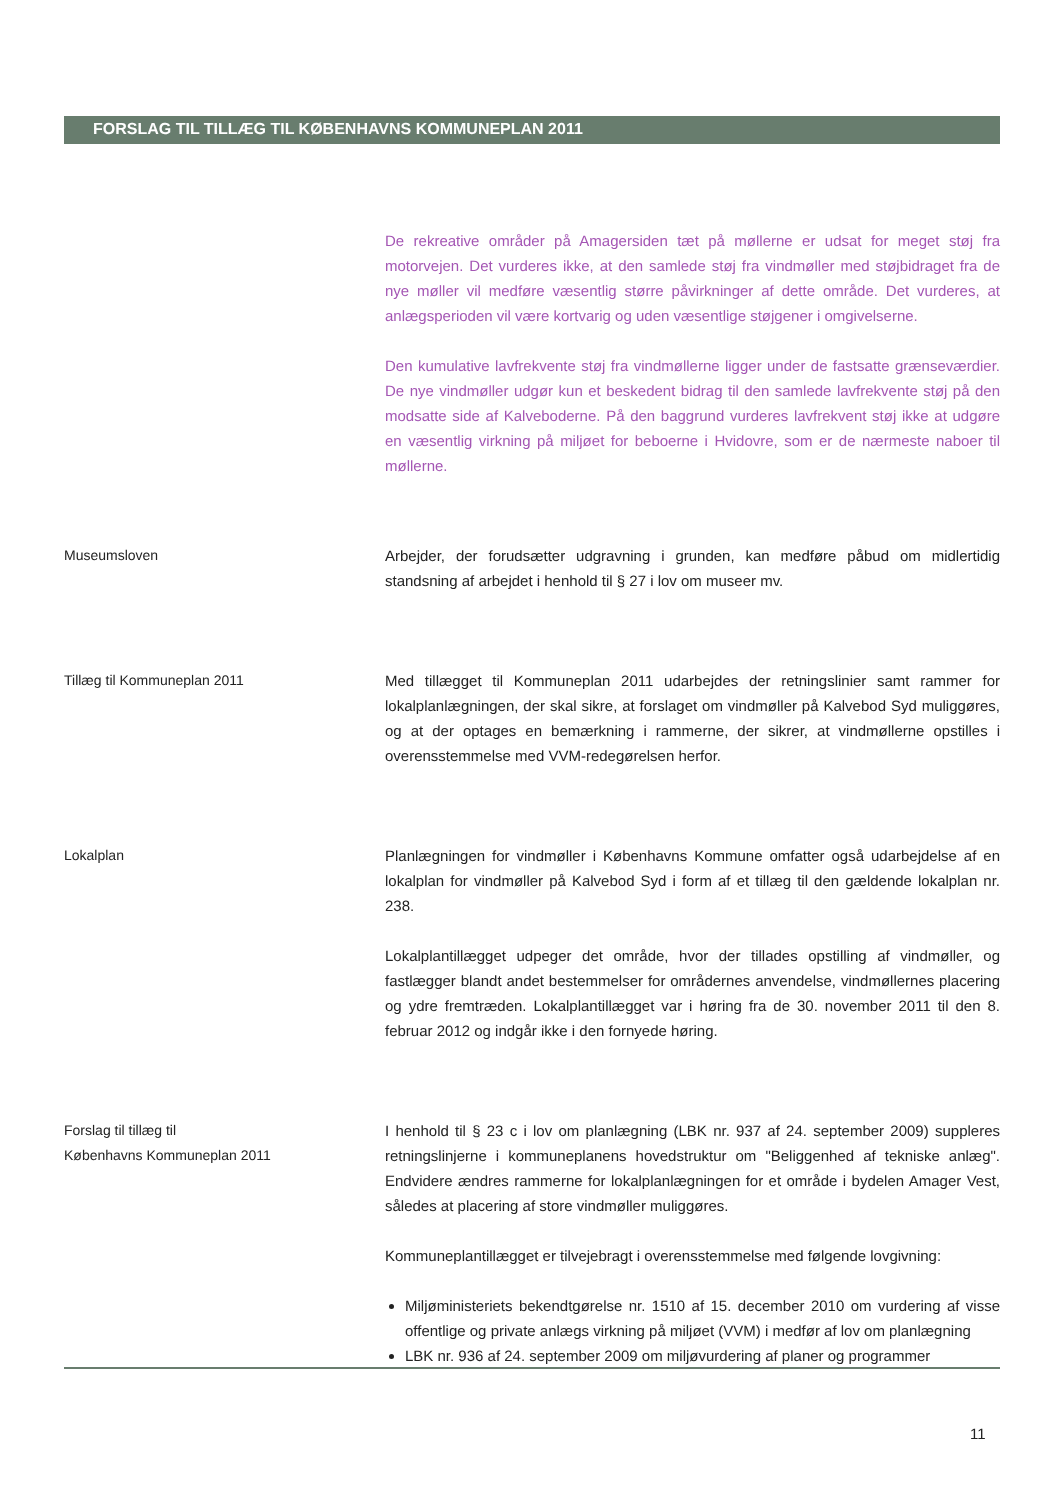FORSLAG TIL TILLÆG TIL KØBENHAVNS KOMMUNEPLAN 2011
De rekreative områder på Amagersiden tæt på møllerne er udsat for meget støj fra motorvejen. Det vurderes ikke, at den samlede støj fra vindmøller med støjbidraget fra de nye møller vil medføre væsentlig større påvirkninger af dette område. Det vurderes, at anlægsperioden vil være kortvarig og uden væsentlige støjgener i omgivelserne.
Den kumulative lavfrekvente støj fra vindmøllerne ligger under de fastsatte grænseværdier. De nye vindmøller udgør kun et beskedent bidrag til den samlede lavfrekvente støj på den modsatte side af Kalveboderne. På den baggrund vurderes lavfrekvent støj ikke at udgøre en væsentlig virkning på miljøet for beboerne i Hvidovre, som er de nærmeste naboer til møllerne.
Museumsloven Arbejder, der forudsætter udgravning i grunden, kan medføre påbud om midlertidig standsning af arbejdet i henhold til § 27 i lov om museer mv.
Tillæg til Kommuneplan 2011 Med tillægget til Kommuneplan 2011 udarbejdes der retningslinier samt rammer for lokalplanlægningen, der skal sikre, at forslaget om vindmøller på Kalvebod Syd muliggøres, og at der optages en bemærkning i rammerne, der sikrer, at vindmøllerne opstilles i overensstemmelse med VVM-redegørelsen herfor.
Lokalplan Planlægningen for vindmøller i Københavns Kommune omfatter også udarbejdelse af en lokalplan for vindmøller på Kalvebod Syd i form af et tillæg til den gældende lokalplan nr. 238.
Lokalplantillægget udpeger det område, hvor der tillades opstilling af vindmøller, og fastlægger blandt andet bestemmelser for områdernes anvendelse, vindmøllernes placering og ydre fremtræden. Lokalplantillægget var i høring fra de 30. november 2011 til den 8. februar 2012 og indgår ikke i den fornyede høring.
Forslag til tillæg til
Københavns Kommuneplan 2011
I henhold til § 23 c i lov om planlægning (LBK nr. 937 af 24. september 2009) suppleres retningslinjerne i kommuneplanens hovedstruktur om "Beliggenhed af tekniske anlæg". Endvidere ændres rammerne for lokalplanlægningen for et område i bydelen Amager Vest, således at placering af store vindmøller muliggøres.
Kommuneplantillægget er tilvejebragt i overensstemmelse med følgende lovgivning:
Miljøministeriets bekendtgørelse nr. 1510 af 15. december 2010 om vurdering af visse offentlige og private anlægs virkning på miljøet (VVM) i medfør af lov om planlægning
LBK nr. 936 af 24. september 2009 om miljøvurdering af planer og programmer
11